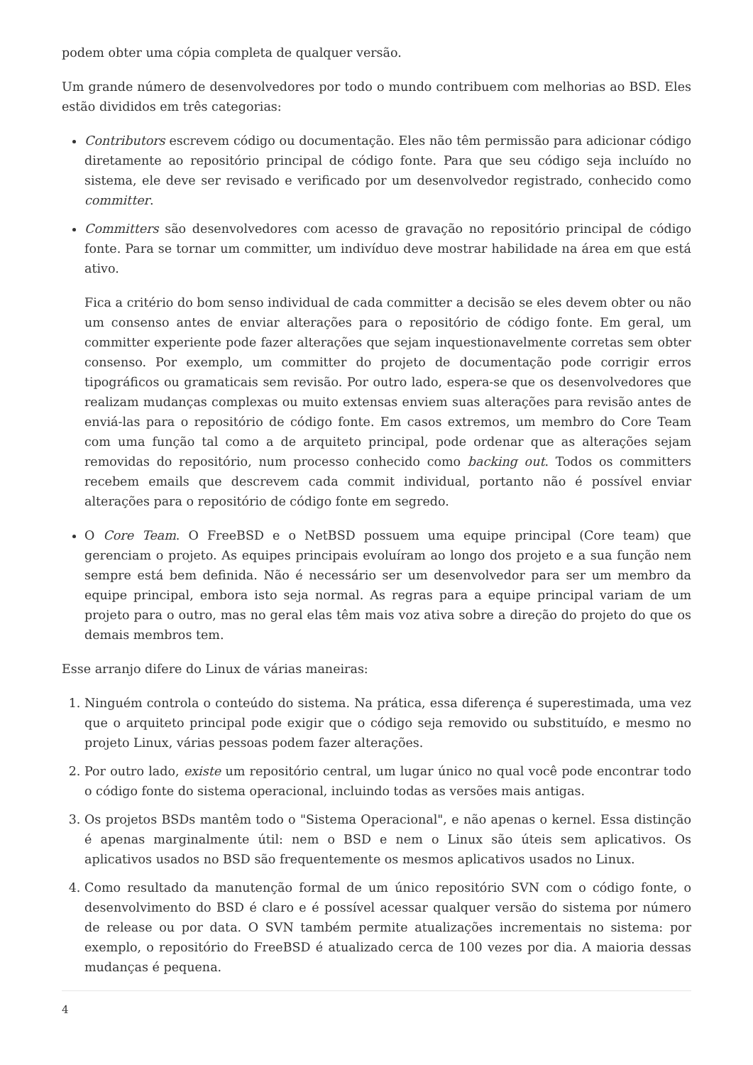podem obter uma cópia completa de qualquer versão.
Um grande número de desenvolvedores por todo o mundo contribuem com melhorias ao BSD. Eles estão divididos em três categorias:
Contributors escrevem código ou documentação. Eles não têm permissão para adicionar código diretamente ao repositório principal de código fonte. Para que seu código seja incluído no sistema, ele deve ser revisado e verificado por um desenvolvedor registrado, conhecido como committer.
Committers são desenvolvedores com acesso de gravação no repositório principal de código fonte. Para se tornar um committer, um indivíduo deve mostrar habilidade na área em que está ativo.
Fica a critério do bom senso individual de cada committer a decisão se eles devem obter ou não um consenso antes de enviar alterações para o repositório de código fonte. Em geral, um committer experiente pode fazer alterações que sejam inquestionavelmente corretas sem obter consenso. Por exemplo, um committer do projeto de documentação pode corrigir erros tipográficos ou gramaticais sem revisão. Por outro lado, espera-se que os desenvolvedores que realizam mudanças complexas ou muito extensas enviem suas alterações para revisão antes de enviá-las para o repositório de código fonte. Em casos extremos, um membro do Core Team com uma função tal como a de arquiteto principal, pode ordenar que as alterações sejam removidas do repositório, num processo conhecido como backing out. Todos os committers recebem emails que descrevem cada commit individual, portanto não é possível enviar alterações para o repositório de código fonte em segredo.
O Core Team. O FreeBSD e o NetBSD possuem uma equipe principal (Core team) que gerenciam o projeto. As equipes principais evoluíram ao longo dos projeto e a sua função nem sempre está bem definida. Não é necessário ser um desenvolvedor para ser um membro da equipe principal, embora isto seja normal. As regras para a equipe principal variam de um projeto para o outro, mas no geral elas têm mais voz ativa sobre a direção do projeto do que os demais membros tem.
Esse arranjo difere do Linux de várias maneiras:
1. Ninguém controla o conteúdo do sistema. Na prática, essa diferença é superestimada, uma vez que o arquiteto principal pode exigir que o código seja removido ou substituído, e mesmo no projeto Linux, várias pessoas podem fazer alterações.
2. Por outro lado, existe um repositório central, um lugar único no qual você pode encontrar todo o código fonte do sistema operacional, incluindo todas as versões mais antigas.
3. Os projetos BSDs mantêm todo o "Sistema Operacional", e não apenas o kernel. Essa distinção é apenas marginalmente útil: nem o BSD e nem o Linux são úteis sem aplicativos. Os aplicativos usados no BSD são frequentemente os mesmos aplicativos usados no Linux.
4. Como resultado da manutenção formal de um único repositório SVN com o código fonte, o desenvolvimento do BSD é claro e é possível acessar qualquer versão do sistema por número de release ou por data. O SVN também permite atualizações incrementais no sistema: por exemplo, o repositório do FreeBSD é atualizado cerca de 100 vezes por dia. A maioria dessas mudanças é pequena.
4